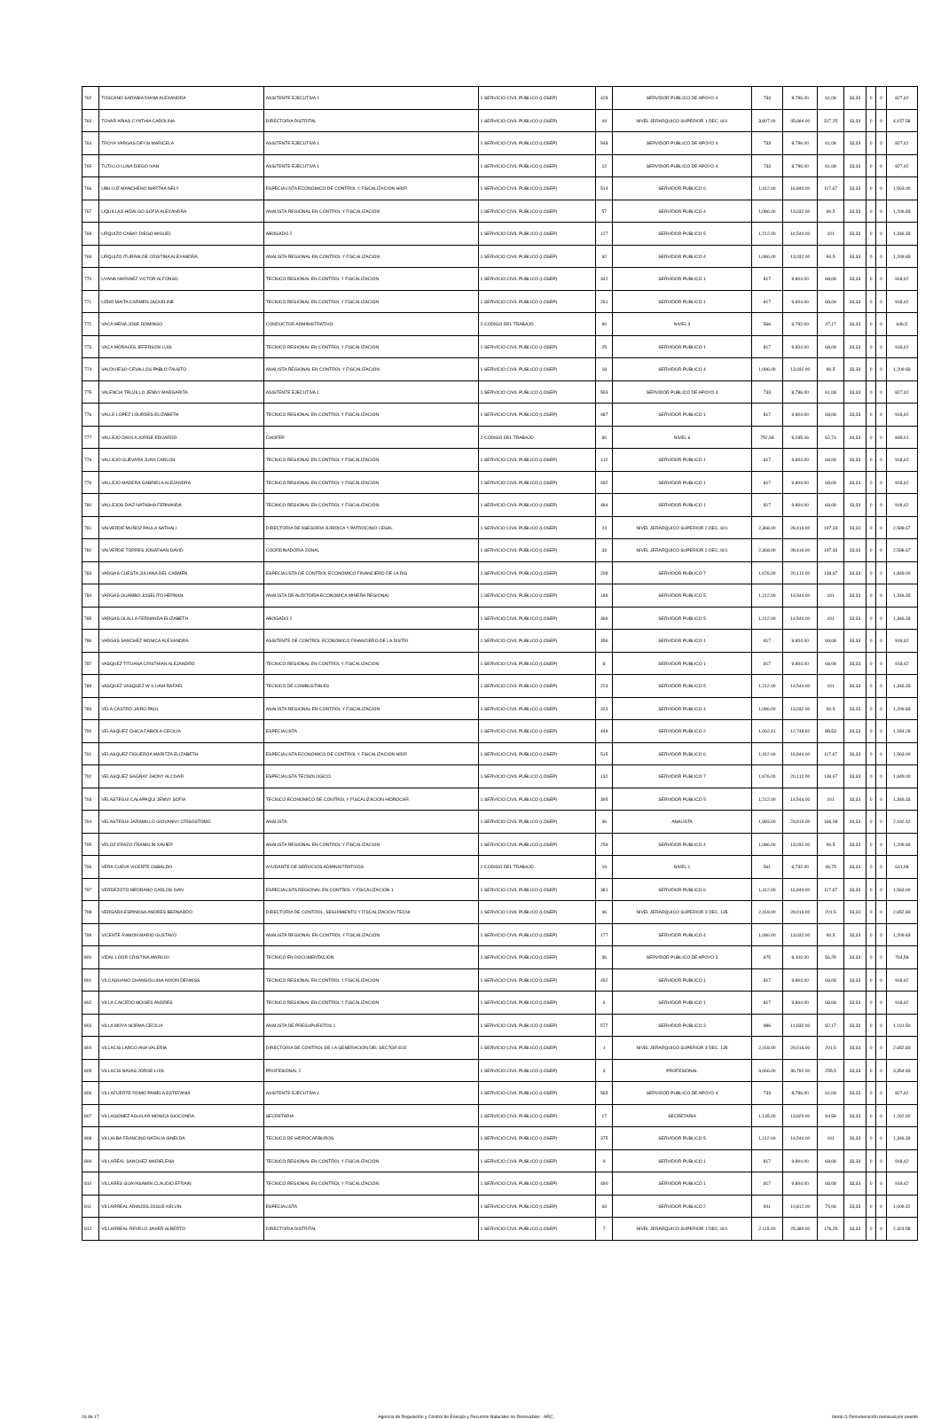| 762 | TOSCANO SARABIA DIANA ALEXANDRA | ASISTENTE EJECUTIVA 1 | 1-SERVICIO CIVIL PUBLICO (LOSEP) | 428 | SERVIDOR PUBLICO DE APOYO 4 | 733 | 8,796.00 | 61,08 | 33,33 | 0 | 0 | 827,42 |
| 763 | TOVAR ARIAS CYNTHIA CAROLINA | DIRECTOR/A DISTRITAL | 1-SERVICIO CIVIL PUBLICO (LOSEP) | 44 | NIVEL JERARQUICO SUPERIOR 1 DEC. 601 | 3,807.00 | 45,684.00 | 317,25 | 33,33 | 0 | 0 | 4,157.58 |
| 764 | TROYA VARGAS DEYSI MARICELA | ASISTENTE EJECUTIVA 1 | 1-SERVICIO CIVIL PUBLICO (LOSEP) | 548 | SERVIDOR PUBLICO DE APOYO 4 | 733 | 8,796.00 | 61,08 | 33,33 | 0 | 0 | 827,42 |
| 765 | TUTILLO LUNA DIEGO IVAN | ASISTENTE EJECUTIVA 1 | 1-SERVICIO CIVIL PUBLICO (LOSEP) | 12 | SERVIDOR PUBLICO DE APOYO 4 | 733 | 8,796.00 | 61,08 | 33,33 | 0 | 0 | 827,42 |
| 766 | UBILLUZ MANCHENO MARTHA NELY | ESPECIALISTA ECONOMICO DE CONTROL Y FISCALIZACION HIDR | 1-SERVICIO CIVIL PUBLICO (LOSEP) | 514 | SERVIDOR PUBLICO 6 | 1,412.00 | 16,944.00 | 117,67 | 33,33 | 0 | 0 | 1,563.00 |
| 767 | UQUILLAS HIDALGO SOFIA ALEXANDRA | ANALISTA REGIONAL EN CONTROL Y FISCALIZACION | 1-SERVICIO CIVIL PUBLICO (LOSEP) | 57 | SERVIDOR PUBLICO 4 | 1,086.00 | 13,032.00 | 90,5 | 33,33 | 0 | 0 | 1,209.83 |
| 768 | URQUIZO CABAY DIEGO MIGUEL | ABOGADO 2 | 1-SERVICIO CIVIL PUBLICO (LOSEP) | 127 | SERVIDOR PUBLICO 5 | 1,212.00 | 14,544.00 | 101 | 33,33 | 0 | 0 | 1,346.33 |
| 769 | URQUIZO ITURRALDE CRISTINA ALEXANDRA | ANALISTA REGIONAL EN CONTROL Y FISCALIZACION | 1-SERVICIO CIVIL PUBLICO (LOSEP) | 92 | SERVIDOR PUBLICO 4 | 1,086.00 | 13,032.00 | 90,5 | 33,33 | 0 | 0 | 1,209.83 |
| 770 | UYANA NARVAEZ VICTOR ALFONSO | TECNICO REGIONAL EN CONTROL Y FISCALIZACION | 1-SERVICIO CIVIL PUBLICO (LOSEP) | 342 | SERVIDOR PUBLICO 1 | 817 | 9,804.00 | 68,08 | 33,33 | 0 | 0 | 918,42 |
| 771 | UZHO MAITA CARMEN JACKELINE | TECNICO REGIONAL EN CONTROL Y FISCALIZACION | 1-SERVICIO CIVIL PUBLICO (LOSEP) | 261 | SERVIDOR PUBLICO 1 | 817 | 9,804.00 | 68,08 | 33,33 | 0 | 0 | 918,42 |
| 772 | VACA MENA JOSE DOMINGO | CONDUCTOR ADMINISTRATIVO | 2-CODIGO DEL TRABAJO | 90 | NIVEL 3 | 566 | 6,792.00 | 47,17 | 33,33 | 0 | 0 | 646,5 |
| 773 | VACA MORALES JEFERSON LUIS | TECNICO REGIONAL EN CONTROL Y FISCALIZACION | 1-SERVICIO CIVIL PUBLICO (LOSEP) | 25 | SERVIDOR PUBLICO 1 | 817 | 9,804.00 | 68,08 | 33,33 | 0 | 0 | 918,42 |
| 774 | VALDIVIESO CEVALLOS PABLO FAUSTO | ANALISTA REGIONAL EN CONTROL Y FISCALIZACION | 1-SERVICIO CIVIL PUBLICO (LOSEP) | 18 | SERVIDOR PUBLICO 4 | 1,086.00 | 13,032.00 | 90,5 | 33,33 | 0 | 0 | 1,209.83 |
| 775 | VALENCIA TRUJILLO JENNY MARGARITA | ASISTENTE EJECUTIVA 1 | 1-SERVICIO CIVIL PUBLICO (LOSEP) | 593 | SERVIDOR PUBLICO DE APOYO 4 | 733 | 8,796.00 | 61,08 | 33,33 | 0 | 0 | 827,42 |
| 776 | VALLE LOPEZ LOURDES ELIZABETH | TECNICO REGIONAL EN CONTROL Y FISCALIZACION | 1-SERVICIO CIVIL PUBLICO (LOSEP) | 487 | SERVIDOR PUBLICO 1 | 817 | 9,804.00 | 68,08 | 33,33 | 0 | 0 | 918,42 |
| 777 | VALLEJO DAVILA JORGE EDUARDO | CHOFER | 2-CODIGO DEL TRABAJO | 60 | NIVEL 6 | 752,93 | 9,035.16 | 62,74 | 33,33 | 0 | 0 | 849,01 |
| 778 | VALLEJO GUEVARA JUAN CARLOS | TECNICO REGIONAL EN CONTROL Y FISCALIZACION | 1-SERVICIO CIVIL PUBLICO (LOSEP) | 112 | SERVIDOR PUBLICO 1 | 817 | 9,804.00 | 68,08 | 33,33 | 0 | 0 | 918,42 |
| 779 | VALLEJO MADERA GABRIELA ALEJANDRA | TECNICO REGIONAL EN CONTROL Y FISCALIZACION | 1-SERVICIO CIVIL PUBLICO (LOSEP) | 492 | SERVIDOR PUBLICO 1 | 817 | 9,804.00 | 68,08 | 33,33 | 0 | 0 | 918,42 |
| 780 | VALLEJOS DIAZ NATASHA FERNANDA | TECNICO REGIONAL EN CONTROL Y FISCALIZACION | 1-SERVICIO CIVIL PUBLICO (LOSEP) | 484 | SERVIDOR PUBLICO 1 | 817 | 9,804.00 | 68,08 | 33,33 | 0 | 0 | 918,42 |
| 781 | VALVERDE MUÑOZ PAULA NATHALI | DIRECTOR/A DE ASESORIA JURIDICA Y PATROCINIO LEGAL | 1-SERVICIO CIVIL PUBLICO (LOSEP) | 24 | NIVEL JERARQUICO SUPERIOR 2 DEC. 601 | 2,368.00 | 28,416.00 | 197,33 | 33,33 | 0 | 0 | 2,598.67 |
| 782 | VALVERDE TORRES JONATHAN DAVID | COORDINADOR/A ZONAL | 1-SERVICIO CIVIL PUBLICO (LOSEP) | 33 | NIVEL JERARQUICO SUPERIOR 2 DEC. 601 | 2,368.00 | 28,416.00 | 197,33 | 33,33 | 0 | 0 | 2,598.67 |
| 783 | VARGAS CUESTA JULIANA DEL CARMEN | ESPECIALISTA DE CONTROL ECONOMICO FINANCIERO DE LA DIS | 1-SERVICIO CIVIL PUBLICO (LOSEP) | 209 | SERVIDOR PUBLICO 7 | 1,676.00 | 20,112.00 | 139,67 | 33,33 | 0 | 0 | 1,849.00 |
| 784 | VARGAS GUAMBO JOSELITO HERNAN | ANALISTA DE AUDITORIA ECONOMICA MINERA REGIONAL | 1-SERVICIO CIVIL PUBLICO (LOSEP) | 189 | SERVIDOR PUBLICO 5 | 1,212.00 | 14,544.00 | 101 | 33,33 | 0 | 0 | 1,346.33 |
| 785 | VARGAS OLALLA FERNANDA ELIZABETH | ABOGADO 2 | 1-SERVICIO CIVIL PUBLICO (LOSEP) | 369 | SERVIDOR PUBLICO 5 | 1,212.00 | 14,544.00 | 101 | 33,33 | 0 | 0 | 1,346.33 |
| 786 | VARGAS SANCHEZ MONICA ALEXANDRA | ASISTENTE DE CONTROL ECONOMICO FINANCIERO DE LA DISTRI | 1-SERVICIO CIVIL PUBLICO (LOSEP) | 356 | SERVIDOR PUBLICO 1 | 817 | 9,804.00 | 68,08 | 33,33 | 0 | 0 | 918,42 |
| 787 | VASQUEZ TITUANA CRISTHIAN ALEJANDRO | TECNICO REGIONAL EN CONTROL Y FISCALIZACION | 1-SERVICIO CIVIL PUBLICO (LOSEP) | 8 | SERVIDOR PUBLICO 1 | 817 | 9,804.00 | 68,08 | 33,33 | 0 | 0 | 918,42 |
| 788 | VASQUEZ VASQUEZ W ILLIAM RAFAEL | TECNICO DE COMBUSTIBLES | 1-SERVICIO CIVIL PUBLICO (LOSEP) | 223 | SERVIDOR PUBLICO 5 | 1,212.00 | 14,544.00 | 101 | 33,33 | 0 | 0 | 1,346.33 |
| 789 | VELA CASTRO JAIRO PAUL | ANALISTA REGIONAL EN CONTROL Y FISCALIZACION | 1-SERVICIO CIVIL PUBLICO (LOSEP) | 323 | SERVIDOR PUBLICO 4 | 1,086.00 | 13,032.00 | 90,5 | 33,33 | 0 | 0 | 1,209.83 |
| 790 | VELASQUEZ CHICA FABIOLA CECILIA | ESPECIALISTA | 1-SERVICIO CIVIL PUBLICO (LOSEP) | 449 | SERVIDOR PUBLICO 2 | 1,062.41 | 12,748.92 | 88,53 | 33,33 | 0 | 0 | 1,184.28 |
| 791 | VELASQUEZ FIGUEROA MARITZA ELIZABETH | ESPECIALISTA ECONOMICO DE CONTROL Y FISCALIZACION HIDR | 1-SERVICIO CIVIL PUBLICO (LOSEP) | 515 | SERVIDOR PUBLICO 6 | 1,412.00 | 16,944.00 | 117,67 | 33,33 | 0 | 0 | 1,563.00 |
| 792 | VELASQUEZ GAGÑAY JHONY ALCIVAR | ESPECIALISTA TECNOLOGICO | 1-SERVICIO CIVIL PUBLICO (LOSEP) | 132 | SERVIDOR PUBLICO 7 | 1,676.00 | 20,112.00 | 139,67 | 33,33 | 0 | 0 | 1,849.00 |
| 793 | VELASTEGUI CALAPAQUI JENNY SOFIA | TECNICO ECONOMICO DE CONTROL Y FISCALIZACION HIDROCAR | 1-SERVICIO CIVIL PUBLICO (LOSEP) | 395 | SERVIDOR PUBLICO 5 | 1,212.00 | 14,544.00 | 101 | 33,33 | 0 | 0 | 1,346.33 |
| 794 | VELASTEGUI JARAMILLO GIOVANNY CRISOSTOMO | ANALISTA | 1-SERVICIO CIVIL PUBLICO (LOSEP) | 46 | ANALISTA | 1,993.00 | 23,916.00 | 166,08 | 33,33 | 0 | 0 | 2,192.42 |
| 795 | VELOZ ERAZO FRANKLIN XAVIER | ANALISTA REGIONAL EN CONTROL Y FISCALIZACION | 1-SERVICIO CIVIL PUBLICO (LOSEP) | 259 | SERVIDOR PUBLICO 4 | 1,086.00 | 13,032.00 | 90,5 | 33,33 | 0 | 0 | 1,209.83 |
| 796 | VERA CUEVA VICENTE OSBALDO | AYUDANTE DE SERVICIOS ADMINISTRATIVOS | 2-CODIGO DEL TRABAJO | 19 | NIVEL 1 | 561 | 6,732.00 | 46,75 | 33,33 | 0 | 0 | 641,08 |
| 797 | VERDEZOTO MEDRANO CARLOS IVAN | ESPECIALISTA REGIONAL EN CONTROL Y FISCALIZACION 1 | 1-SERVICIO CIVIL PUBLICO (LOSEP) | 381 | SERVIDOR PUBLICO 6 | 1,412.00 | 16,944.00 | 117,67 | 33,33 | 0 | 0 | 1,563.00 |
| 798 | VERGARA ESPINOSA ANDRES BERNARDO | DIRECTOR/A DE CONTROL, SEGUIMIENTO Y FISCALIZACION TECNI | 1-SERVICIO CIVIL PUBLICO (LOSEP) | 46 | NIVEL JERARQUICO SUPERIOR 3 DEC. 135 | 2,418.00 | 29,016.00 | 201,5 | 33,33 | 0 | 0 | 2,652.83 |
| 799 | VICENTE RAMON MARIO GUSTAVO | ANALISTA REGIONAL EN CONTROL Y FISCALIZACION | 1-SERVICIO CIVIL PUBLICO (LOSEP) | 177 | SERVIDOR PUBLICO 4 | 1,086.00 | 13,032.00 | 90,5 | 33,33 | 0 | 0 | 1,209.83 |
| 800 | VIDAL LOOR CRISTINA MARIUXI | TECNICO EN DOCUMENTACION | 1-SERVICIO CIVIL PUBLICO (LOSEP) | 36 | SERVIDOR PUBLICO DE APOYO 3 | 675 | 8,100.00 | 56,25 | 33,33 | 0 | 0 | 764,58 |
| 801 | VILCAGUANO CHANGOLUISA NIXON DENNISS | TECNICO REGIONAL EN CONTROL Y FISCALIZACION | 1-SERVICIO CIVIL PUBLICO (LOSEP) | 452 | SERVIDOR PUBLICO 1 | 817 | 9,804.00 | 68,08 | 33,33 | 0 | 0 | 918,42 |
| 802 | VILLA CAICEDO MOISES ANDRES | TECNICO REGIONAL EN CONTROL Y FISCALIZACION | 1-SERVICIO CIVIL PUBLICO (LOSEP) | 6 | SERVIDOR PUBLICO 1 | 817 | 9,804.00 | 68,08 | 33,33 | 0 | 0 | 918,42 |
| 803 | VILLA MOYA NORMA CECILIA | ANALISTA DE PRESUPUESTOS 1 | 1-SERVICIO CIVIL PUBLICO (LOSEP) | 577 | SERVIDOR PUBLICO 3 | 986 | 11,832.00 | 82,17 | 33,33 | 0 | 0 | 1,101.50 |
| 804 | VILLACIS LARCO ANA VALERIA | DIRECTOR/A DE CONTROL DE LA GENERACION DEL SECTOR ELE | 1-SERVICIO CIVIL PUBLICO (LOSEP) | 1 | NIVEL JERARQUICO SUPERIOR 3 DEC. 135 | 2,418.00 | 29,016.00 | 201,5 | 33,33 | 0 | 0 | 2,652.83 |
| 805 | VILLACIS NAVAS JORGE LUIS | PROFESIONAL 2 | 1-SERVICIO CIVIL PUBLICO (LOSEP) | 3 | PROFESIONAL | 3,066.00 | 36,792.00 | 255,5 | 33,33 | 0 | 0 | 3,354.83 |
| 806 | VILLAFUERTE ROMO PAMELA ESTEFANIA | ASISTENTE EJECUTIVA 1 | 1-SERVICIO CIVIL PUBLICO (LOSEP) | 565 | SERVIDOR PUBLICO DE APOYO 4 | 733 | 8,796.00 | 61,08 | 33,33 | 0 | 0 | 827,42 |
| 807 | VILLAGOMEZ AGUILAR MONICA GIOCONDA | SECRETARIA | 1-SERVICIO CIVIL PUBLICO (LOSEP) | 17 | SECRETARIA | 1,135.00 | 13,620.00 | 94,58 | 33,33 | 0 | 0 | 1,262.92 |
| 808 | VILLALBA FRANCINO NATALIA ISNELDA | TECNICO DE HIDROCARBUROS | 1-SERVICIO CIVIL PUBLICO (LOSEP) | 375 | SERVIDOR PUBLICO 5 | 1,212.00 | 14,544.00 | 101 | 33,33 | 0 | 0 | 1,346.33 |
| 809 | VILLAREAL SANCHEZ MARIELENA | TECNICO REGIONAL EN CONTROL Y FISCALIZACION | 1-SERVICIO CIVIL PUBLICO (LOSEP) | 9 | SERVIDOR PUBLICO 1 | 817 | 9,804.00 | 68,08 | 33,33 | 0 | 0 | 918,42 |
| 810 | VILLARES GUAYASAMIN CLAUDIO EFRAIN | TECNICO REGIONAL EN CONTROL Y FISCALIZACION | 1-SERVICIO CIVIL PUBLICO (LOSEP) | 490 | SERVIDOR PUBLICO 1 | 817 | 9,804.00 | 68,08 | 33,33 | 0 | 0 | 918,42 |
| 811 | VILLARREAL ARMIJOS JOSUE KELVIN | ESPECIALISTA | 1-SERVICIO CIVIL PUBLICO (LOSEP) | 93 | SERVIDOR PUBLICO 2 | 901 | 10,812.00 | 75,08 | 33,33 | 0 | 0 | 1,009.42 |
| 812 | VILLARREAL REVELO JAVIER ALBERTO | DIRECTOR/A DISTRITAL | 1-SERVICIO CIVIL PUBLICO (LOSEP) | 7 | NIVEL JERARQUICO SUPERIOR 1 DEC. 601 | 2,115.00 | 25,380.00 | 176,25 | 33,33 | 0 | 0 | 2,324.58 |
16 de 17 Agencia de Regulación y Control de Energía y Recursos Naturales no Renovables - ARC literal c) Remuneración mensual por puesto